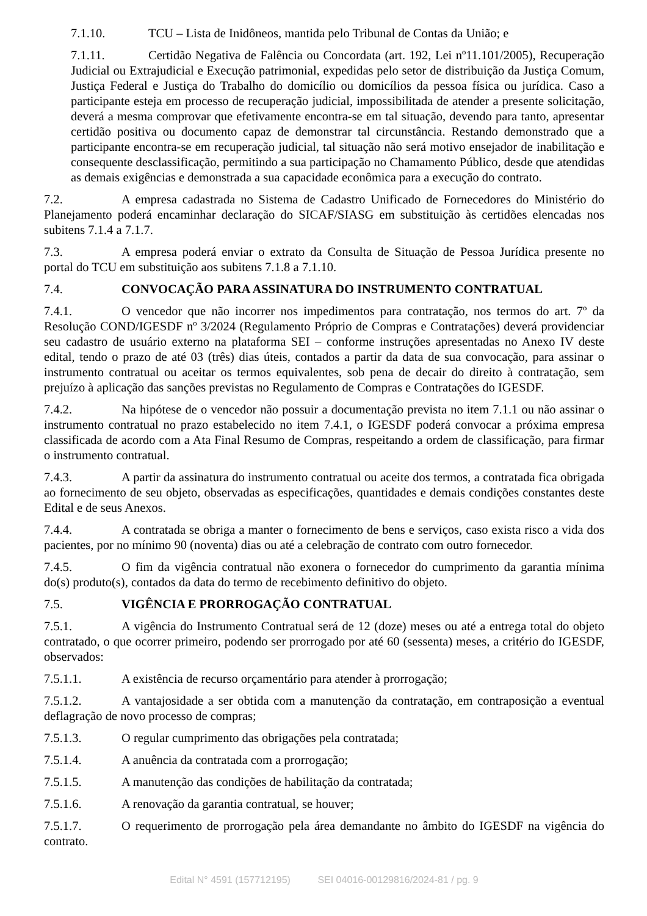7.1.10. TCU – Lista de Inidôneos, mantida pelo Tribunal de Contas da União; e
7.1.11. Certidão Negativa de Falência ou Concordata (art. 192, Lei nº11.101/2005), Recuperação Judicial ou Extrajudicial e Execução patrimonial, expedidas pelo setor de distribuição da Justiça Comum, Justiça Federal e Justiça do Trabalho do domicílio ou domicílios da pessoa física ou jurídica. Caso a participante esteja em processo de recuperação judicial, impossibilitada de atender a presente solicitação, deverá a mesma comprovar que efetivamente encontra-se em tal situação, devendo para tanto, apresentar certidão positiva ou documento capaz de demonstrar tal circunstância. Restando demonstrado que a participante encontra-se em recuperação judicial, tal situação não será motivo ensejador de inabilitação e consequente desclassificação, permitindo a sua participação no Chamamento Público, desde que atendidas as demais exigências e demonstrada a sua capacidade econômica para a execução do contrato.
7.2. A empresa cadastrada no Sistema de Cadastro Unificado de Fornecedores do Ministério do Planejamento poderá encaminhar declaração do SICAF/SIASG em substituição às certidões elencadas nos subitens 7.1.4 a 7.1.7.
7.3. A empresa poderá enviar o extrato da Consulta de Situação de Pessoa Jurídica presente no portal do TCU em substituição aos subitens 7.1.8 a 7.1.10.
7.4. CONVOCAÇÃO PARA ASSINATURA DO INSTRUMENTO CONTRATUAL
7.4.1. O vencedor que não incorrer nos impedimentos para contratação, nos termos do art. 7º da Resolução COND/IGESDF nº 3/2024 (Regulamento Próprio de Compras e Contratações) deverá providenciar seu cadastro de usuário externo na plataforma SEI – conforme instruções apresentadas no Anexo IV deste edital, tendo o prazo de até 03 (três) dias úteis, contados a partir da data de sua convocação, para assinar o instrumento contratual ou aceitar os termos equivalentes, sob pena de decair do direito à contratação, sem prejuízo à aplicação das sanções previstas no Regulamento de Compras e Contratações do IGESDF.
7.4.2. Na hipótese de o vencedor não possuir a documentação prevista no item 7.1.1 ou não assinar o instrumento contratual no prazo estabelecido no item 7.4.1, o IGESDF poderá convocar a próxima empresa classificada de acordo com a Ata Final Resumo de Compras, respeitando a ordem de classificação, para firmar o instrumento contratual.
7.4.3. A partir da assinatura do instrumento contratual ou aceite dos termos, a contratada fica obrigada ao fornecimento de seu objeto, observadas as especificações, quantidades e demais condições constantes deste Edital e de seus Anexos.
7.4.4. A contratada se obriga a manter o fornecimento de bens e serviços, caso exista risco a vida dos pacientes, por no mínimo 90 (noventa) dias ou até a celebração de contrato com outro fornecedor.
7.4.5. O fim da vigência contratual não exonera o fornecedor do cumprimento da garantia mínima do(s) produto(s), contados da data do termo de recebimento definitivo do objeto.
7.5. VIGÊNCIA E PRORROGAÇÃO CONTRATUAL
7.5.1. A vigência do Instrumento Contratual será de 12 (doze) meses ou até a entrega total do objeto contratado, o que ocorrer primeiro, podendo ser prorrogado por até 60 (sessenta) meses, a critério do IGESDF, observados:
7.5.1.1. A existência de recurso orçamentário para atender à prorrogação;
7.5.1.2. A vantajosidade a ser obtida com a manutenção da contratação, em contraposição a eventual deflagração de novo processo de compras;
7.5.1.3. O regular cumprimento das obrigações pela contratada;
7.5.1.4. A anuência da contratada com a prorrogação;
7.5.1.5. A manutenção das condições de habilitação da contratada;
7.5.1.6. A renovação da garantia contratual, se houver;
7.5.1.7. O requerimento de prorrogação pela área demandante no âmbito do IGESDF na vigência do contrato.
Edital N° 4591 (157712195) SEI 04016-00129816/2024-81 / pg. 9